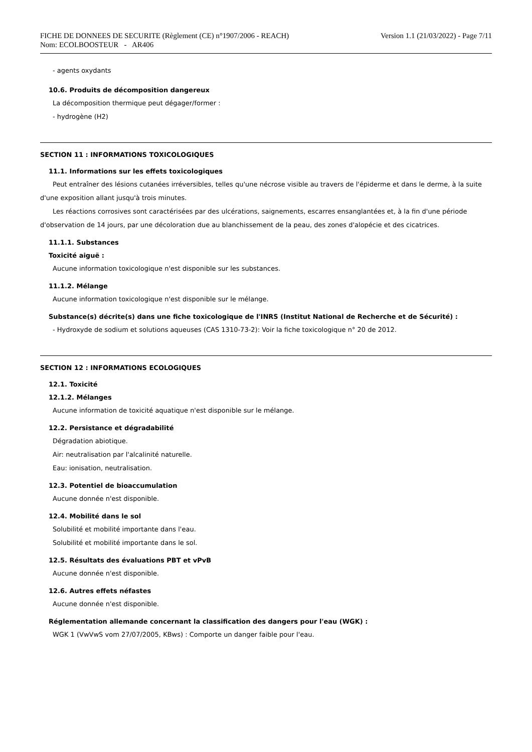FICHE DE DONNEES DE SECURITE (Règlement (CE) n°1907/2006 - REACH)
Nom: ECOLBOOSTEUR - AR406
Version 1.1 (21/03/2022) - Page 7/11
- agents oxydants
10.6. Produits de décomposition dangereux
La décomposition thermique peut dégager/former :
- hydrogène (H2)
SECTION 11 : INFORMATIONS TOXICOLOGIQUES
11.1. Informations sur les effets toxicologiques
Peut entraîner des lésions cutanées irréversibles, telles qu'une nécrose visible au travers de l'épiderme et dans le derme, à la suite d'une exposition allant jusqu'à trois minutes.
Les réactions corrosives sont caractérisées par des ulcérations, saignements, escarres ensanglantées et, à la fin d'une période d'observation de 14 jours, par une décoloration due au blanchissement de la peau, des zones d'alopécie et des cicatrices.
11.1.1. Substances
Toxicité aiguë :
Aucune information toxicologique n'est disponible sur les substances.
11.1.2. Mélange
Aucune information toxicologique n'est disponible sur le mélange.
Substance(s) décrite(s) dans une fiche toxicologique de l'INRS (Institut National de Recherche et de Sécurité) :
- Hydroxyde de sodium et solutions aqueuses (CAS 1310-73-2): Voir la fiche toxicologique n° 20 de 2012.
SECTION 12 : INFORMATIONS ECOLOGIQUES
12.1. Toxicité
12.1.2. Mélanges
Aucune information de toxicité aquatique n'est disponible sur le mélange.
12.2. Persistance et dégradabilité
Dégradation abiotique.
Air: neutralisation par l'alcalinité naturelle.
Eau: ionisation, neutralisation.
12.3. Potentiel de bioaccumulation
Aucune donnée n'est disponible.
12.4. Mobilité dans le sol
Solubilité et mobilité importante dans l'eau.
Solubilité et mobilité importante dans le sol.
12.5. Résultats des évaluations PBT et vPvB
Aucune donnée n'est disponible.
12.6. Autres effets néfastes
Aucune donnée n'est disponible.
Réglementation allemande concernant la classification des dangers pour l'eau (WGK) :
WGK 1 (VwVwS vom 27/07/2005, KBws) : Comporte un danger faible pour l'eau.